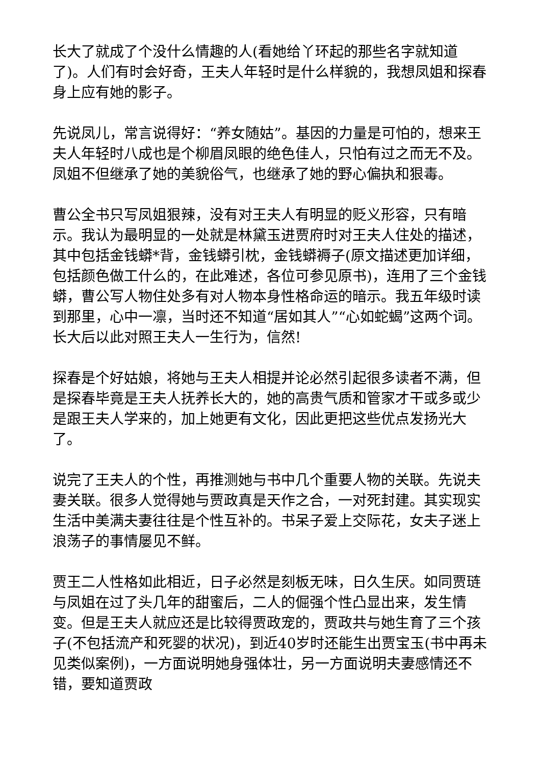长大了就成了个没什么情趣的人(看她给丫环起的那些名字就知道了)。人们有时会好奇，王夫人年轻时是什么样貌的，我想凤姐和探春身上应有她的影子。
先说凤儿，常言说得好：“养女随姑”。基因的力量是可怕的，想来王夫人年轻时八成也是个柳眉凤眼的绝色佳人，只怕有过之而无不及。凤姐不但继承了她的美貌俗气，也继承了她的野心偏执和狠毒。
曹公全书只写凤姐狠辣，没有对王夫人有明显的贬义形容，只有暗示。我认为最明显的一处就是林黛玉进贾府时对王夫人住处的描述，其中包括金钱蟒*背，金钱蟒引枕，金钱蟒褥子(原文描述更加详细，包括颜色做工什么的，在此难述，各位可参见原书)，连用了三个金钱蟒，曹公写人物住处多有对人物本身性格命运的暗示。我五年级时读到那里，心中一凛，当时还不知道“居如其人”“心如蛇蝎”这两个词。长大后以此对照王夫人一生行为，信然!
探春是个好姑娘，将她与王夫人相提并论必然引起很多读者不满，但是探春毕竟是王夫人抚养长大的，她的高贵气质和管家才干或多或少是跟王夫人学来的，加上她更有文化，因此更把这些优点发扬光大了。
说完了王夫人的个性，再推测她与书中几个重要人物的关联。先说夫妻关联。很多人觉得她与贾政真是天作之合，一对死封建。其实现实生活中美满夫妻往往是个性互补的。书呆子爱上交际花，女夫子迷上浪荡子的事情屡见不鲜。
贾王二人性格如此相近，日子必然是刻板无味，日久生厌。如同贾琏与凤姐在过了头几年的甜蜜后，二人的倔强个性凸显出来，发生情变。但是王夫人就应还是比较得贾政宠的，贾政共与她生育了三个孩子(不包括流产和死婴的状况)，到近40岁时还能生出贾宝玉(书中再未见类似案例)，一方面说明她身强体壮，另一方面说明夫妻感情还不错，要知道贾政